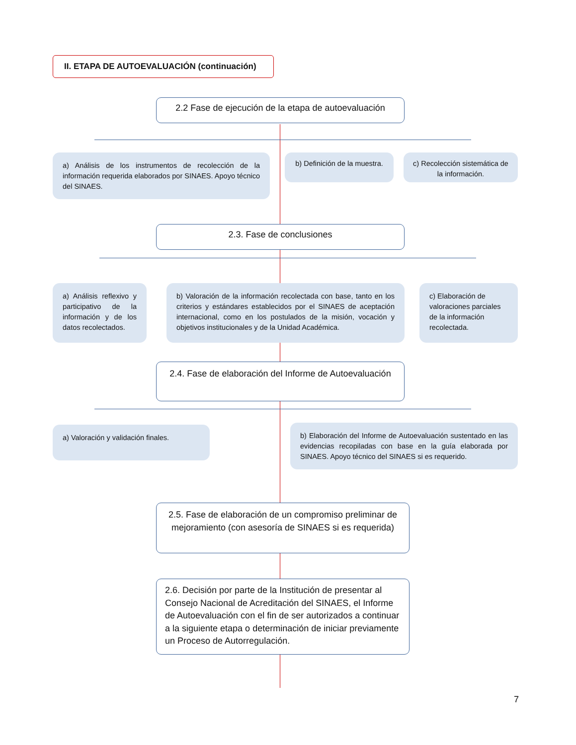II. ETAPA DE AUTOEVALUACIÓN (continuación)
2.2 Fase de ejecución de la etapa de autoevaluación
a) Análisis de los instrumentos de recolección de la información requerida elaborados por SINAES. Apoyo técnico del SINAES.
b) Definición de la muestra.
c) Recolección sistemática de la información.
2.3. Fase de conclusiones
a) Análisis reflexivo y participativo de la información y de los datos recolectados.
b) Valoración de la información recolectada con base, tanto en los criterios y estándares establecidos por el SINAES de aceptación internacional, como en los postulados de la misión, vocación y objetivos institucionales y de la Unidad Académica.
c) Elaboración de valoraciones parciales de la información recolectada.
2.4. Fase de elaboración del Informe de Autoevaluación
a) Valoración y validación finales.
b) Elaboración del Informe de Autoevaluación sustentado en las evidencias recopiladas con base en la guía elaborada por SINAES. Apoyo técnico del SINAES si es requerido.
2.5. Fase de elaboración de un compromiso preliminar de mejoramiento (con asesoría de SINAES si es requerida)
2.6. Decisión por parte de la Institución de presentar al Consejo Nacional de Acreditación del SINAES, el Informe de Autoevaluación con el fin de ser autorizados a continuar a la siguiente etapa o determinación de iniciar previamente un Proceso de Autorregulación.
7